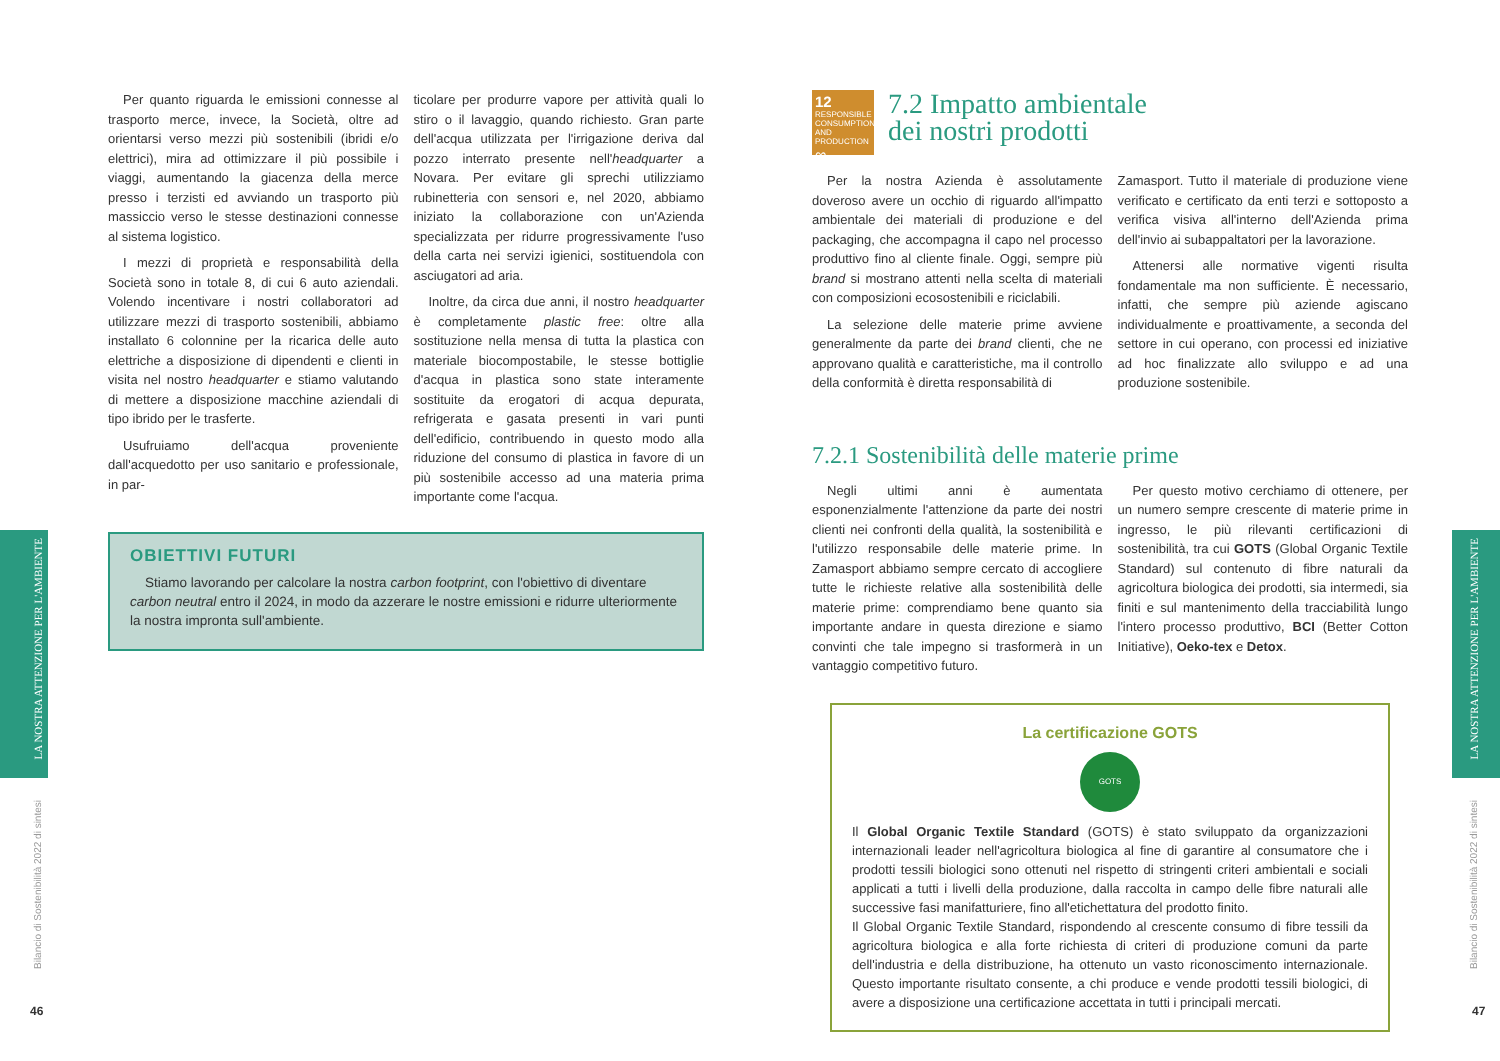LA NOSTRA ATTENZIONE PER L'AMBIENTE
Bilancio di Sostenibilità 2022 di sintesi
46
Per quanto riguarda le emissioni connesse al trasporto merce, invece, la Società, oltre ad orientarsi verso mezzi più sostenibili (ibridi e/o elettrici), mira ad ottimizzare il più possibile i viaggi, aumentando la giacenza della merce presso i terzisti ed avviando un trasporto più massiccio verso le stesse destinazioni connesse al sistema logistico.
I mezzi di proprietà e responsabilità della Società sono in totale 8, di cui 6 auto aziendali. Volendo incentivare i nostri collaboratori ad utilizzare mezzi di trasporto sostenibili, abbiamo installato 6 colonnine per la ricarica delle auto elettriche a disposizione di dipendenti e clienti in visita nel nostro headquarter e stiamo valutando di mettere a disposizione macchine aziendali di tipo ibrido per le trasferte.
Usufruiamo dell'acqua proveniente dall'acquedotto per uso sanitario e professionale, in par-
ticolare per produrre vapore per attività quali lo stiro o il lavaggio, quando richiesto. Gran parte dell'acqua utilizzata per l'irrigazione deriva dal pozzo interrato presente nell'headquarter a Novara. Per evitare gli sprechi utilizziamo rubinetteria con sensori e, nel 2020, abbiamo iniziato la collaborazione con un'Azienda specializzata per ridurre progressivamente l'uso della carta nei servizi igienici, sostituendola con asciugatori ad aria.
Inoltre, da circa due anni, il nostro headquarter è completamente plastic free: oltre alla sostituzione nella mensa di tutta la plastica con materiale biocompostabile, le stesse bottiglie d'acqua in plastica sono state interamente sostituite da erogatori di acqua depurata, refrigerata e gasata presenti in vari punti dell'edificio, contribuendo in questo modo alla riduzione del consumo di plastica in favore di un più sostenibile accesso ad una materia prima importante come l'acqua.
OBIETTIVI FUTURI
Stiamo lavorando per calcolare la nostra carbon footprint, con l'obiettivo di diventare carbon neutral entro il 2024, in modo da azzerare le nostre emissioni e ridurre ulteriormente la nostra impronta sull'ambiente.
LA NOSTRA ATTENZIONE PER L'AMBIENTE
Bilancio di Sostenibilità 2022 di sintesi
47
12 RESPONSIBLE CONSUMPTION AND PRODUCTION
∞
7.2 Impatto ambientale
dei nostri prodotti
Per la nostra Azienda è assolutamente doveroso avere un occhio di riguardo all'impatto ambientale dei materiali di produzione e del packaging, che accompagna il capo nel processo produttivo fino al cliente finale. Oggi, sempre più brand si mostrano attenti nella scelta di materiali con composizioni ecosostenibili e riciclabili.
La selezione delle materie prime avviene generalmente da parte dei brand clienti, che ne approvano qualità e caratteristiche, ma il controllo della conformità è diretta responsabilità di
Zamasport. Tutto il materiale di produzione viene verificato e certificato da enti terzi e sottoposto a verifica visiva all'interno dell'Azienda prima dell'invio ai subappaltatori per la lavorazione.
Attenersi alle normative vigenti risulta fondamentale ma non sufficiente. È necessario, infatti, che sempre più aziende agiscano individualmente e proattivamente, a seconda del settore in cui operano, con processi ed iniziative ad hoc finalizzate allo sviluppo e ad una produzione sostenibile.
7.2.1 Sostenibilità delle materie prime
Negli ultimi anni è aumentata esponenzialmente l'attenzione da parte dei nostri clienti nei confronti della qualità, la sostenibilità e l'utilizzo responsabile delle materie prime. In Zamasport abbiamo sempre cercato di accogliere tutte le richieste relative alla sostenibilità delle materie prime: comprendiamo bene quanto sia importante andare in questa direzione e siamo convinti che tale impegno si trasformerà in un vantaggio competitivo futuro.
Per questo motivo cerchiamo di ottenere, per un numero sempre crescente di materie prime in ingresso, le più rilevanti certificazioni di sostenibilità, tra cui GOTS (Global Organic Textile Standard) sul contenuto di fibre naturali da agricoltura biologica dei prodotti, sia intermedi, sia finiti e sul mantenimento della tracciabilità lungo l'intero processo produttivo, BCI (Better Cotton Initiative), Oeko-tex e Detox.
La certificazione GOTS
GOTS
Il Global Organic Textile Standard (GOTS) è stato sviluppato da organizzazioni internazionali leader nell'agricoltura biologica al fine di garantire al consumatore che i prodotti tessili biologici sono ottenuti nel rispetto di stringenti criteri ambientali e sociali applicati a tutti i livelli della produzione, dalla raccolta in campo delle fibre naturali alle successive fasi manifatturiere, fino all'etichettatura del prodotto finito.
Il Global Organic Textile Standard, rispondendo al crescente consumo di fibre tessili da agricoltura biologica e alla forte richiesta di criteri di produzione comuni da parte dell'industria e della distribuzione, ha ottenuto un vasto riconoscimento internazionale. Questo importante risultato consente, a chi produce e vende prodotti tessili biologici, di avere a disposizione una certificazione accettata in tutti i principali mercati.